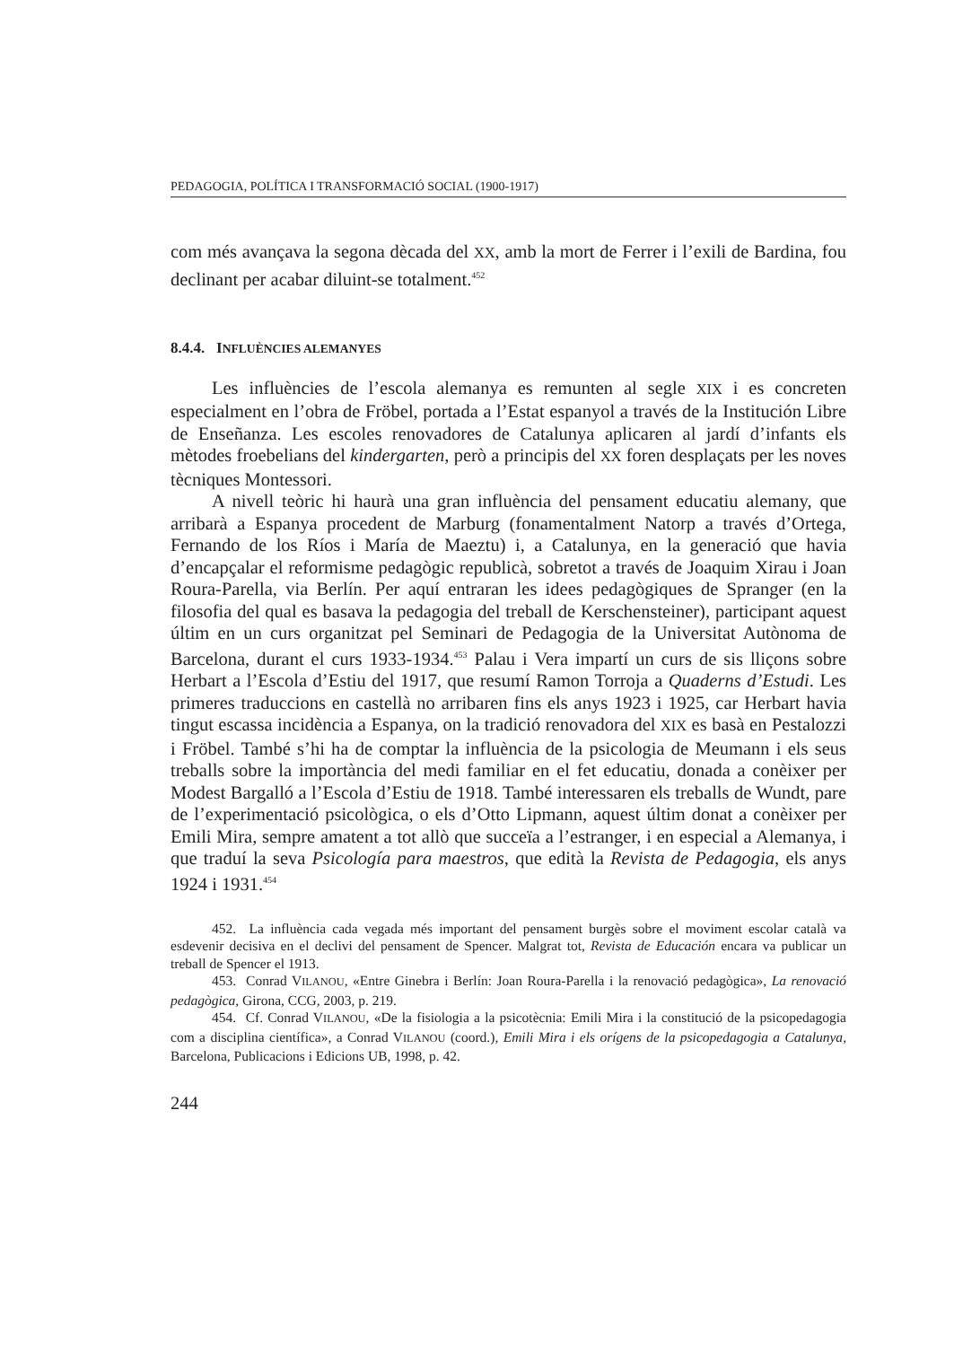PEDAGOGIA, POLÍTICA I TRANSFORMACIÓ SOCIAL (1900-1917)
com més avançava la segona dècada del XX, amb la mort de Ferrer i l’exili de Bardina, fou declinant per acabar diluint-se totalment.<sup>452</sup>
8.4.4. INFLUÈNCIES ALEMANYES
Les influències de l’escola alemanya es remunten al segle XIX i es concreten especialment en l’obra de Fröbel, portada a l’Estat espanyol a través de la Institución Libre de Enseñanza. Les escoles renovadores de Catalunya aplicaren al jardí d’infants els mètodes froebelians del kindergarten, però a principis del XX foren desplaçats per les noves tècniques Montessori.
A nivell teòric hi haurà una gran influència del pensament educatiu alemany, que arribarà a Espanya procedent de Marburg (fonamentalment Natorp a través d’Ortega, Fernando de los Ríos i María de Maeztu) i, a Catalunya, en la generació que havia d’encapçalar el reformisme pedagògic republicà, sobretot a través de Joaquim Xirau i Joan Roura-Parella, via Berlín. Per aquí entraran les idees pedagògiques de Spranger (en la filosofia del qual es basava la pedagogia del treball de Kerschensteiner), participant aquest últim en un curs organitzat pel Seminari de Pedagogia de la Universitat Autònoma de Barcelona, durant el curs 1933-1934.<sup>453</sup> Palau i Vera impartí un curs de sis lliçons sobre Herbart a l’Escola d’Estiu del 1917, que resumí Ramon Torroja a Quaderns d’Estudi. Les primeres traduccions en castellà no arribaren fins els anys 1923 i 1925, car Herbart havia tingut escassa incidència a Espanya, on la tradició renovadora del XIX es basà en Pestalozzi i Fröbel. També s’hi ha de comptar la influència de la psicologia de Meumann i els seus treballs sobre la importància del medi familiar en el fet educatiu, donada a conèixer per Modest Bargalló a l’Escola d’Estiu de 1918. També interessaren els treballs de Wundt, pare de l’experimentació psicològica, o els d’Otto Lipmann, aquest últim donat a conèixer per Emili Mira, sempre amatent a tot allò que succeïa a l’estranger, i en especial a Alemanya, i que traduí la seva Psicología para maestros, que edità la Revista de Pedagogia, els anys 1924 i 1931.<sup>454</sup>
452. La influència cada vegada més important del pensament burgès sobre el moviment escolar català va esdevenir decisiva en el declivi del pensament de Spencer. Malgrat tot, Revista de Educación encara va publicar un treball de Spencer el 1913.
453. Conrad VILANOU, «Entre Ginebra i Berlín: Joan Roura-Parella i la renovació pedagògica», La renovació pedagògica, Girona, CCG, 2003, p. 219.
454. Cf. Conrad VILANOU, «De la fisiologia a la psicotècnia: Emili Mira i la constitució de la psicopedagogia com a disciplina científica», a Conrad VILANOU (coord.), Emili Mira i els orígens de la psicopedagogia a Catalunya, Barcelona, Publicacions i Edicions UB, 1998, p. 42.
244